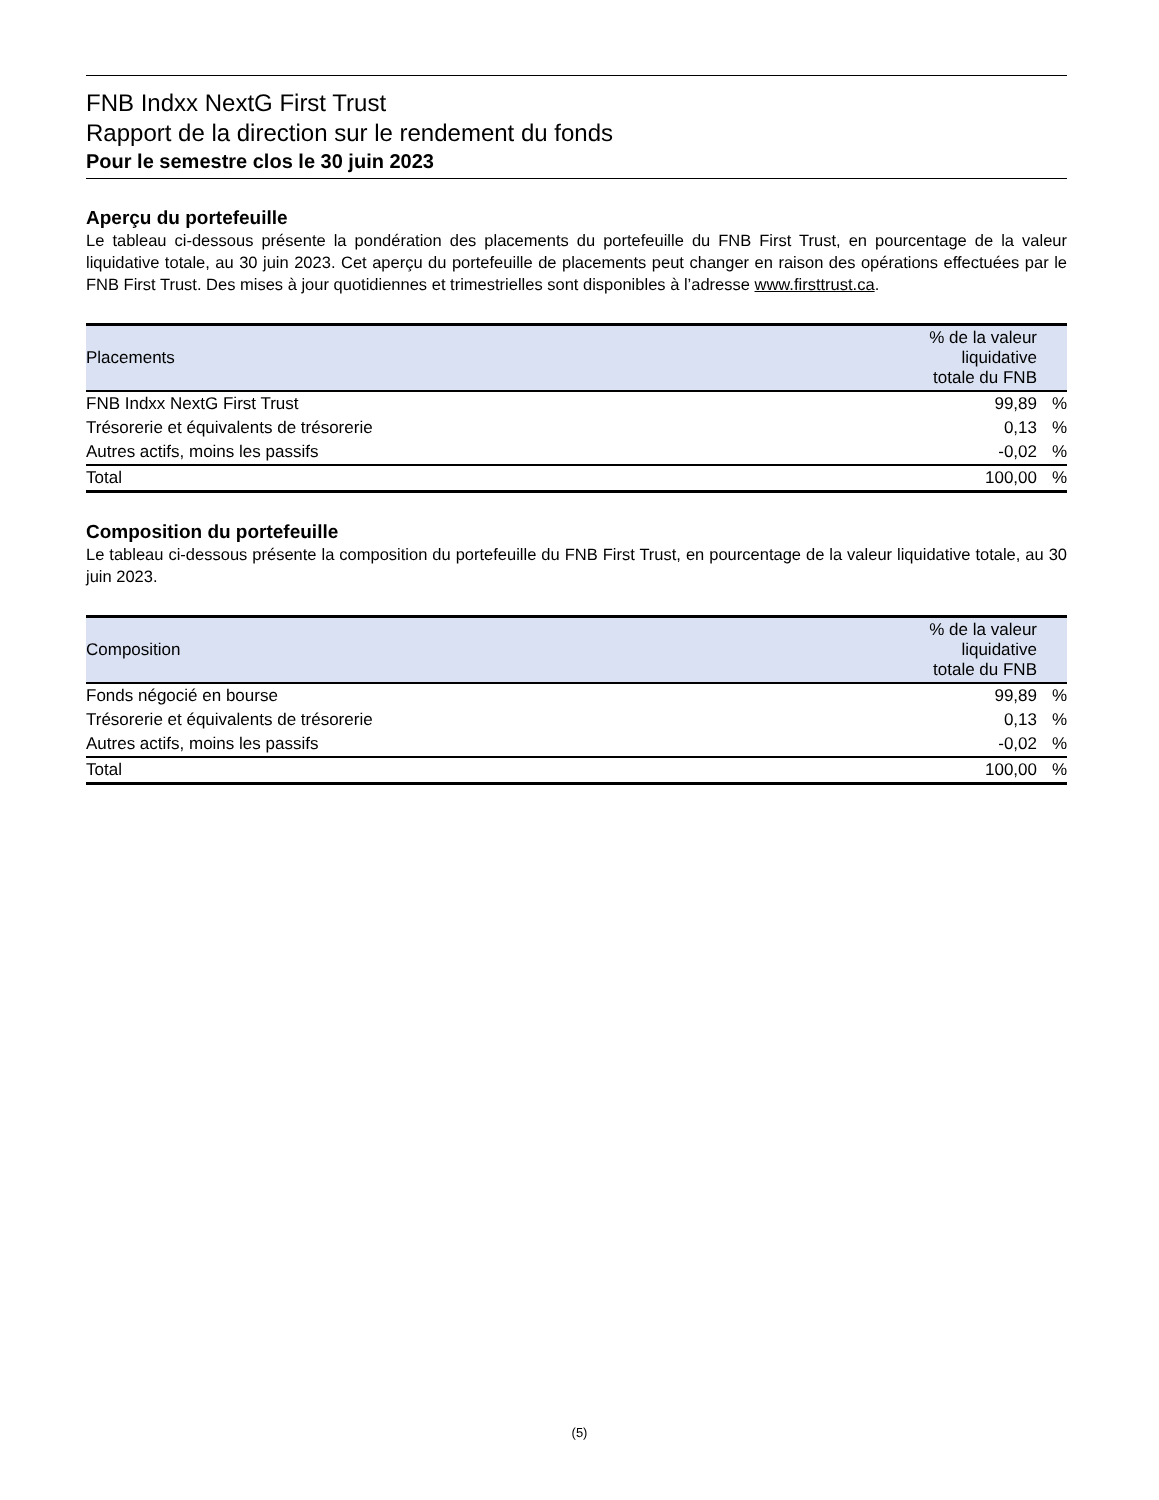FNB Indxx NextG First Trust
Rapport de la direction sur le rendement du fonds
Pour le semestre clos le 30 juin 2023
Aperçu du portefeuille
Le tableau ci-dessous présente la pondération des placements du portefeuille du FNB First Trust, en pourcentage de la valeur liquidative totale, au 30 juin 2023. Cet aperçu du portefeuille de placements peut changer en raison des opérations effectuées par le FNB First Trust. Des mises à jour quotidiennes et trimestrielles sont disponibles à l’adresse www.firsttrust.ca.
| Placements | % de la valeur liquidative totale du FNB | |
| --- | --- | --- |
| FNB Indxx NextG First Trust | 99,89 | % |
| Trésorerie et équivalents de trésorerie | 0,13 | % |
| Autres actifs, moins les passifs | -0,02 | % |
| Total | 100,00 | % |
Composition du portefeuille
Le tableau ci-dessous présente la composition du portefeuille du FNB First Trust, en pourcentage de la valeur liquidative totale, au 30 juin 2023.
| Composition | % de la valeur liquidative totale du FNB | |
| --- | --- | --- |
| Fonds négocié en bourse | 99,89 | % |
| Trésorerie et équivalents de trésorerie | 0,13 | % |
| Autres actifs, moins les passifs | -0,02 | % |
| Total | 100,00 | % |
(5)